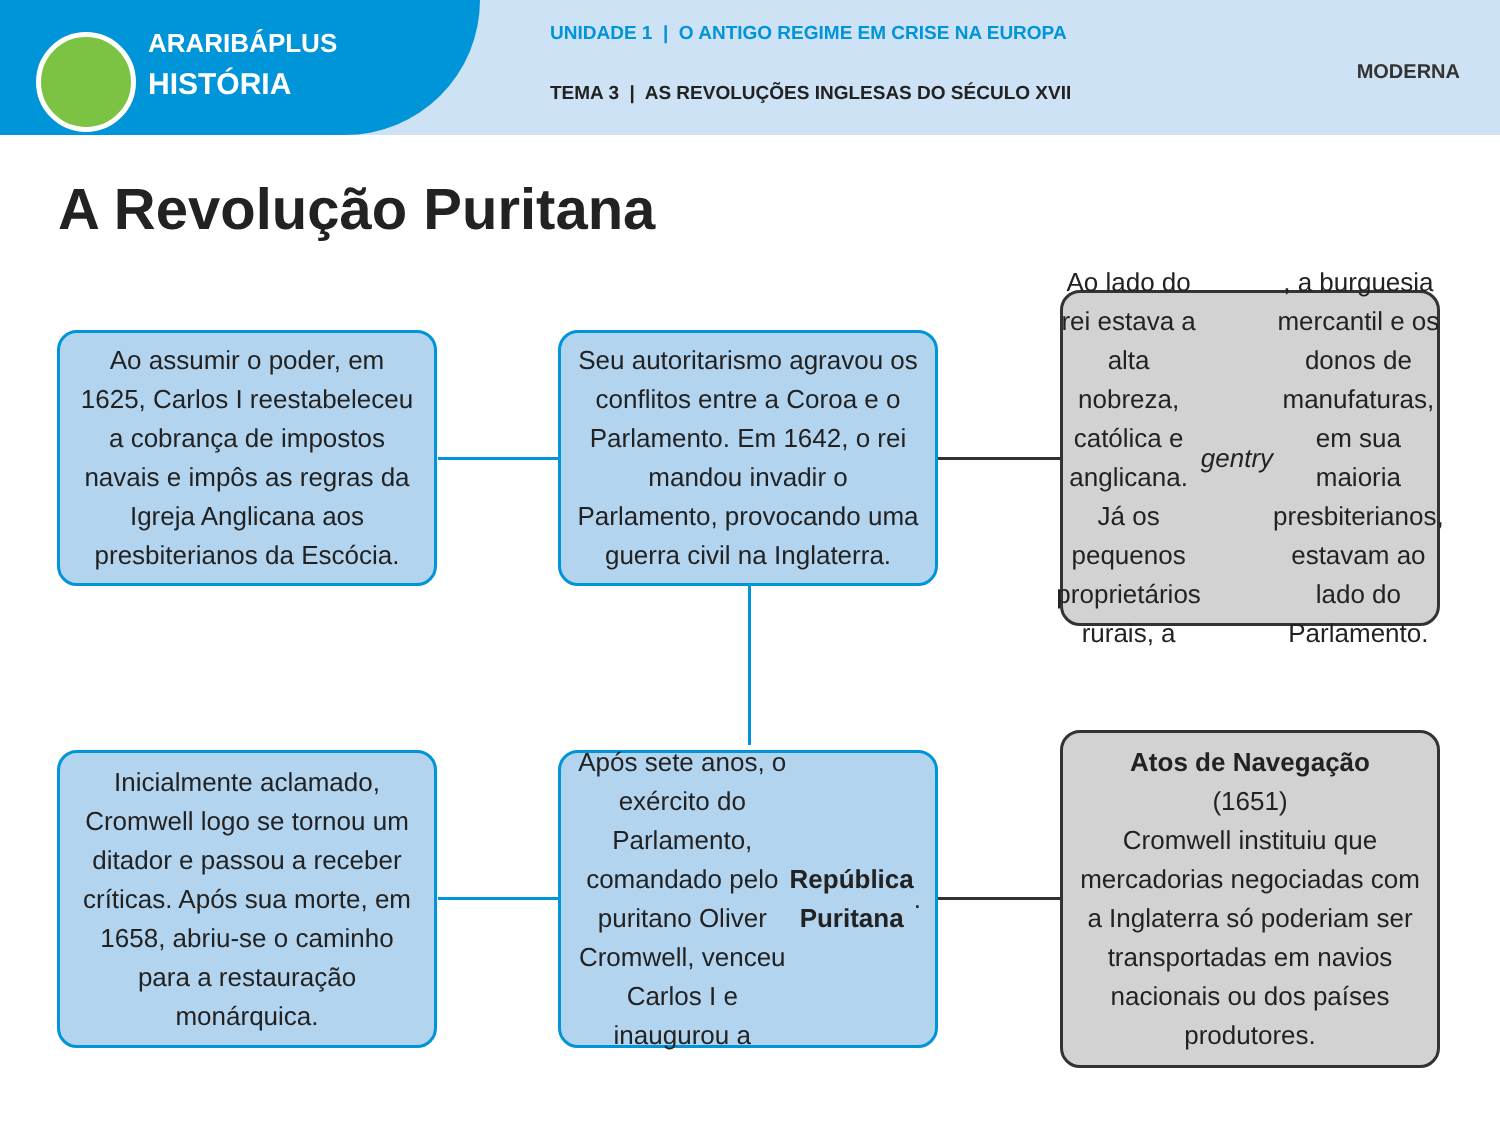ARARIBÁPLUS
HISTÓRIA
UNIDADE 1 | O ANTIGO REGIME EM CRISE NA EUROPA
TEMA 3 | AS REVOLUÇÕES INGLESAS DO SÉCULO XVII
MODERNA
A Revolução Puritana
Ao assumir o poder, em 1625, Carlos I reestabeleceu a cobrança de impostos navais e impôs as regras da Igreja Anglicana aos presbiterianos da Escócia.
Seu autoritarismo agravou os conflitos entre a Coroa e o Parlamento. Em 1642, o rei mandou invadir o Parlamento, provocando uma guerra civil na Inglaterra.
Ao lado do rei estava a alta nobreza, católica e anglicana. Já os pequenos proprietários rurais, a gentry, a burguesia mercantil e os donos de manufaturas, em sua maioria presbiterianos, estavam ao lado do Parlamento.
Inicialmente aclamado, Cromwell logo se tornou um ditador e passou a receber críticas. Após sua morte, em 1658, abriu-se o caminho para a restauração monárquica.
Após sete anos, o exército do Parlamento, comandado pelo puritano Oliver Cromwell, venceu Carlos I e inaugurou a República Puritana.
Atos de Navegação
(1651)
Cromwell instituiu que mercadorias negociadas com a Inglaterra só poderiam ser transportadas em navios nacionais ou dos países produtores.